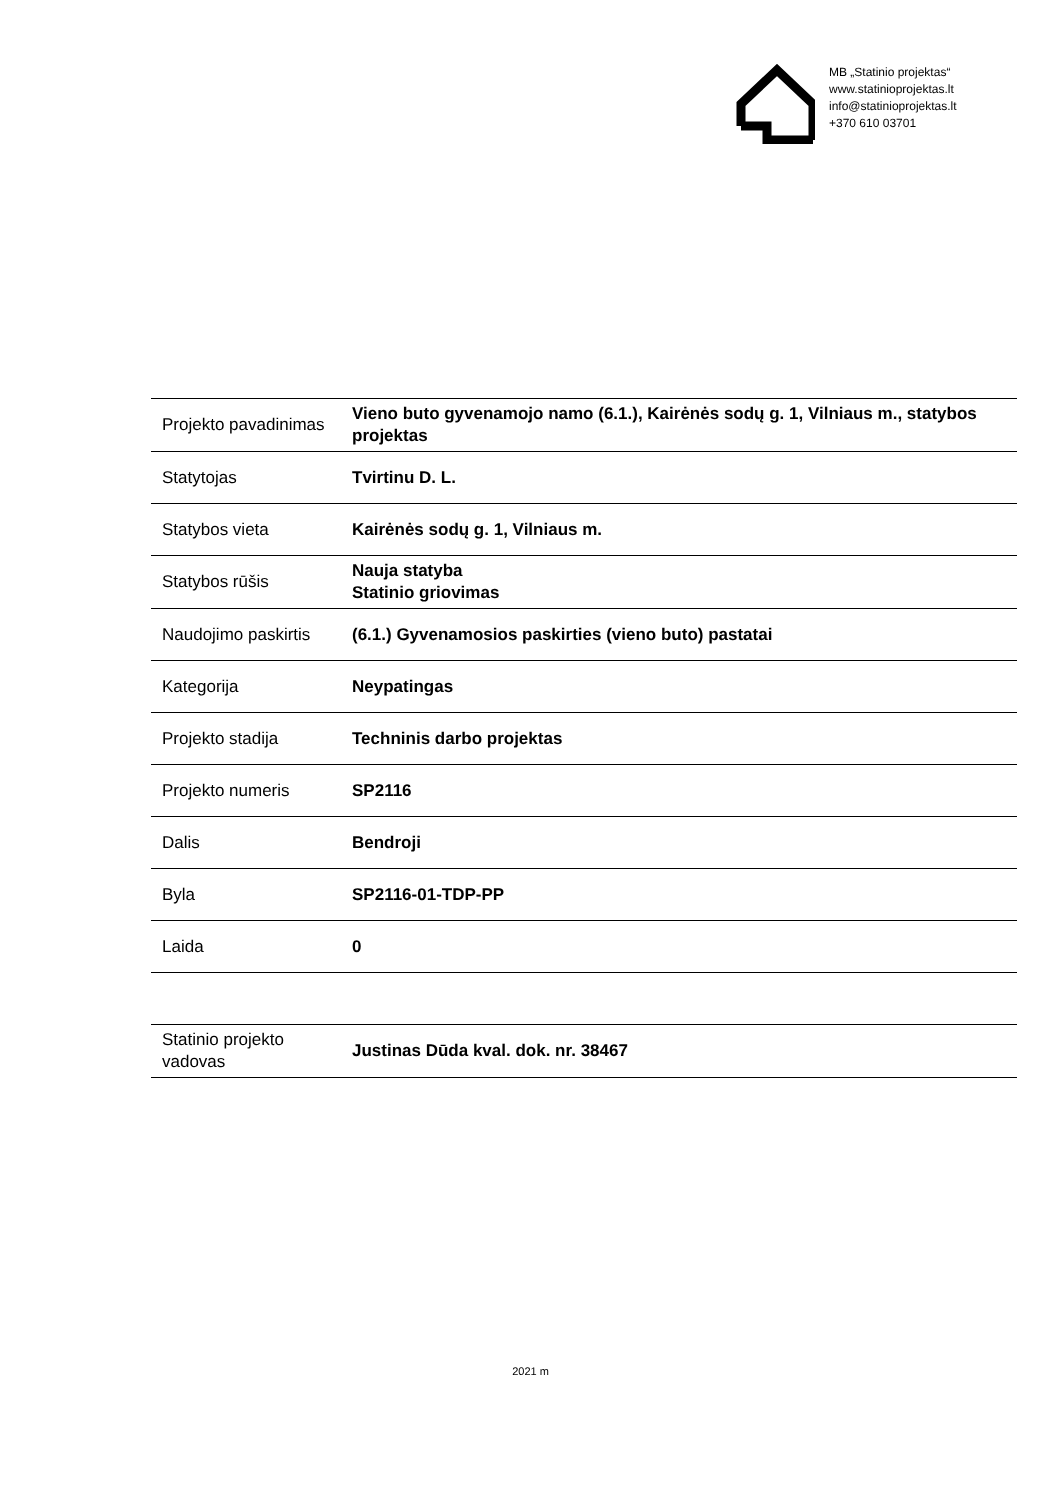MB „Statinio projektas“
www.statinioprojektas.lt
info@statinioprojektas.lt
+370 610 03701
| Projekto pavadinimas | Vieno buto gyvenamojo namo (6.1.), Kairėnės sodų g. 1, Vilniaus m., statybos projektas |
| Statytojas | Tvirtinu D. L. |
| Statybos vieta | Kairėnės sodų g. 1, Vilniaus m. |
| Statybos rūšis | Nauja statyba Statinio griovimas |
| Naudojimo paskirtis | (6.1.) Gyvenamosios paskirties (vieno buto) pastatai |
| Kategorija | Neypatingas |
| Projekto stadija | Techninis darbo projektas |
| Projekto numeris | SP2116 |
| Dalis | Bendroji |
| Byla | SP2116-01-TDP-PP |
| Laida | 0 |
| Statinio projekto vadovas | Justinas Dūda kval. dok. nr. 38467 |
2021 m